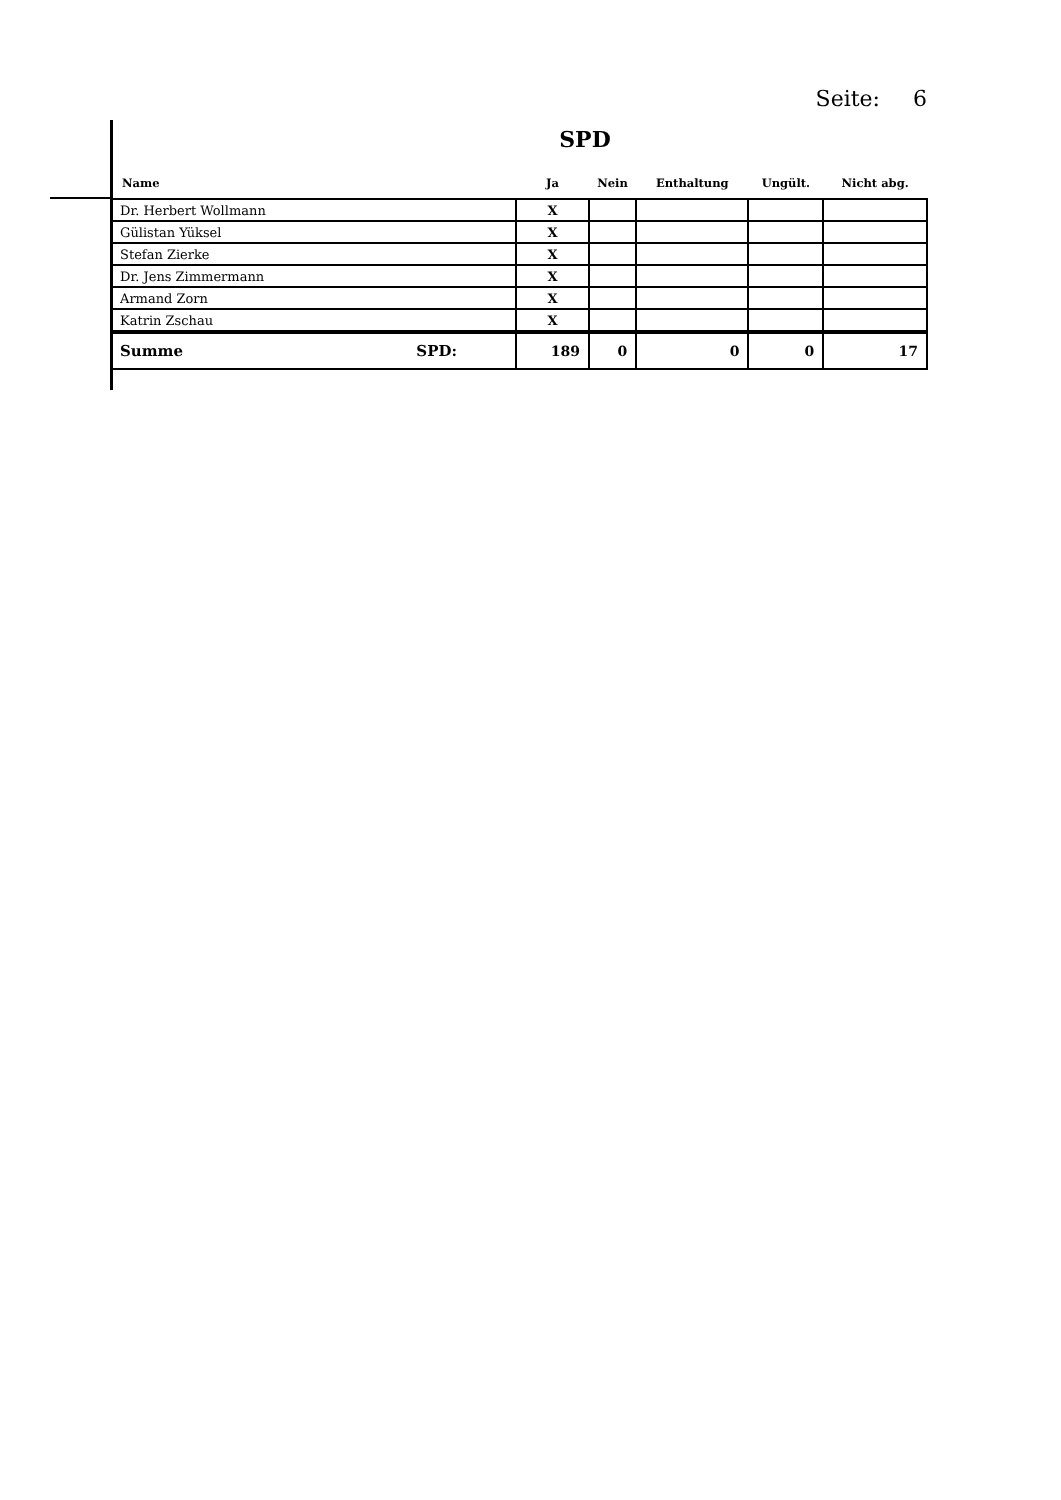Seite: 6
SPD
| Name | Ja | Nein | Enthaltung | Ungült. | Nicht abg. |
| --- | --- | --- | --- | --- | --- |
| Dr. Herbert Wollmann | X | | | | |
| Gülistan Yüksel | X | | | | |
| Stefan Zierke | X | | | | |
| Dr. Jens Zimmermann | X | | | | |
| Armand Zorn | X | | | | |
| Katrin Zschau | X | | | | |
| Summe SPD: | 189 | 0 | 0 | 0 | 17 |